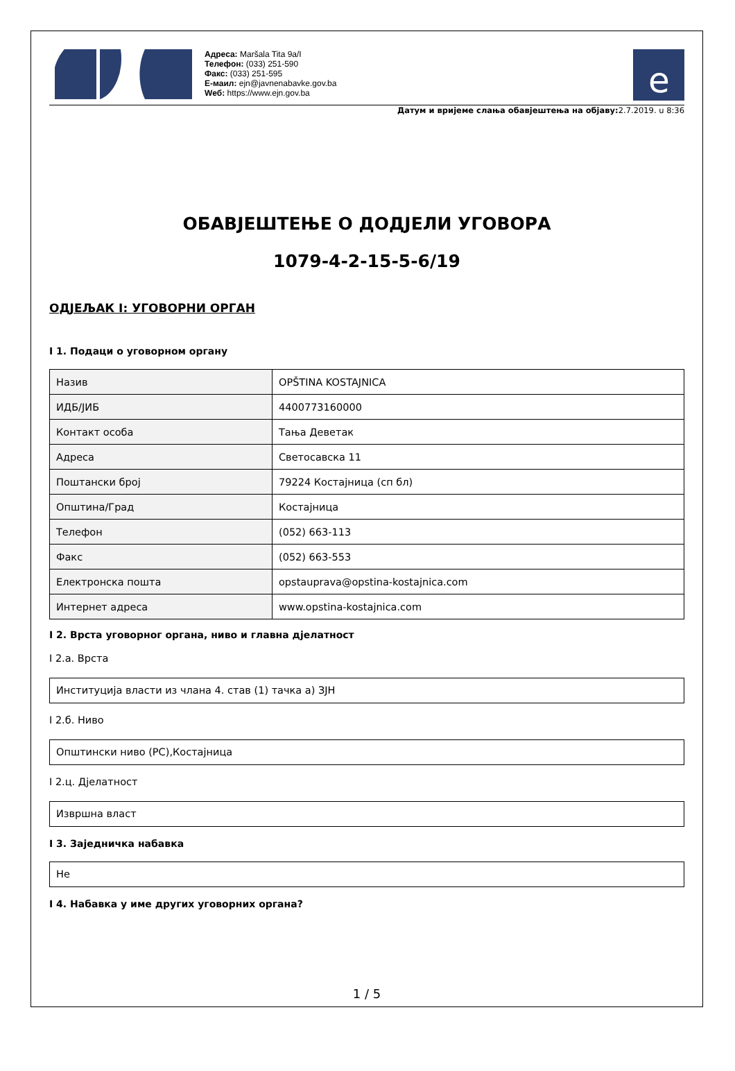Адреса: Maršala Tita 9a/I
Телефон: (033) 251-590
Факс: (033) 251-595
Е-маил: ejn@javnenabavke.gov.ba
Wеб: https://www.ejn.gov.ba
e
Датум и вријеме слања обавјештења на објаву: 2.7.2019. u 8:36
ОБАВЈЕШТЕЊЕ О ДОДЈЕЛИ УГОВОРА
1079-4-2-15-5-6/19
ОДЈЕЉАК I: УГОВОРНИ ОРГАН
I 1. Подаци о уговорном органу
| Назив | OPŠTINA KOSTAJNICA |
| ИДБ/ЈИБ | 4400773160000 |
| Контакт особа | Тања Деветак |
| Адреса | Светосавска 11 |
| Поштански број | 79224 Костајница (сп бл) |
| Општина/Град | Костајница |
| Телефон | (052) 663-113 |
| Факс | (052) 663-553 |
| Електронска пошта | opstauprava@opstina-kostajnica.com |
| Интернет адреса | www.opstina-kostajnica.com |
I 2. Врста уговорног органа, ниво и главна дјелатност
I 2.а. Врста
Институција власти из члана 4. став (1) тачка а) ЗЈН
I 2.б. Ниво
Општински ниво (РС),Костајница
I 2.ц. Дјелатност
Извршна власт
I 3. Заједничка набавка
Не
I 4. Набавка у име других уговорних органа?
1 / 5